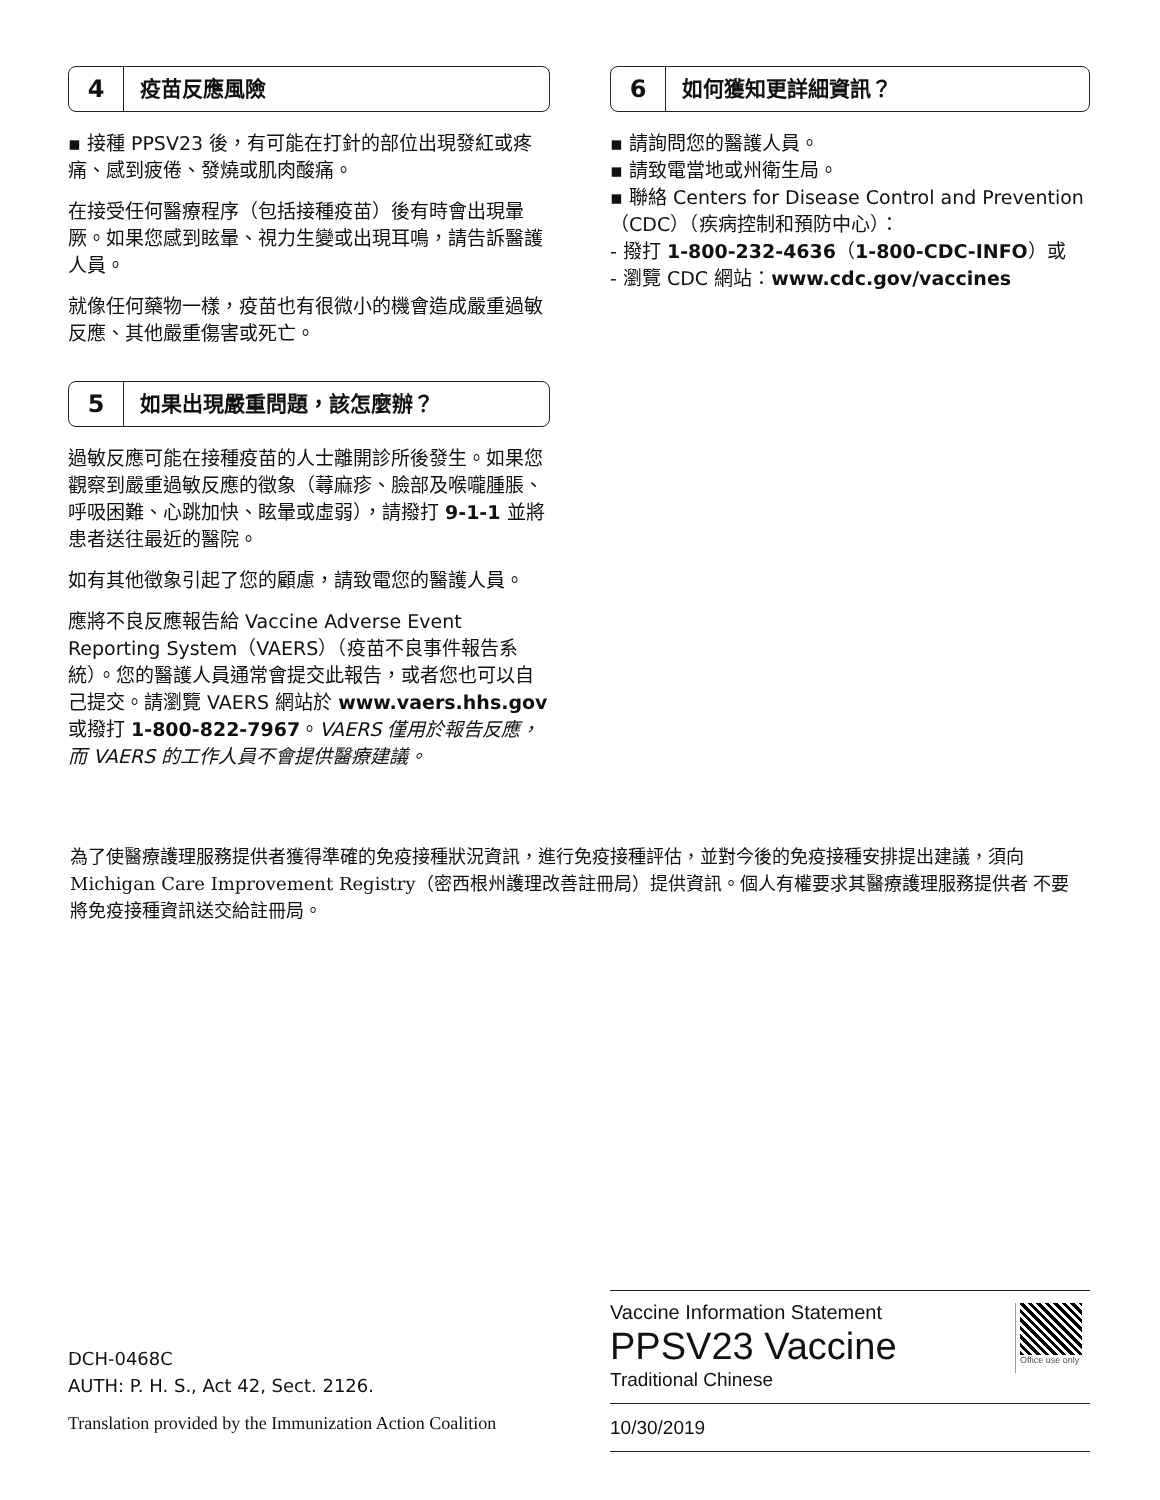4 疫苗反應風險
▪ 接種 PPSV23 後，有可能在打針的部位出現發紅或疼痛、感到疲倦、發燒或肌肉酸痛。
在接受任何醫療程序（包括接種疫苗）後有時會出現暈厥。如果您感到眩暈、視力生變或出現耳鳴，請告訴醫護人員。
就像任何藥物一樣，疫苗也有很微小的機會造成嚴重過敏反應、其他嚴重傷害或死亡。
5 如果出現嚴重問題，該怎麼辦？
過敏反應可能在接種疫苗的人士離開診所後發生。如果您觀察到嚴重過敏反應的徵象（蕁麻疹、臉部及喉嚨腫脹、呼吸困難、心跳加快、眩暈或虛弱），請撥打 9-1-1 並將患者送往最近的醫院。
如有其他徵象引起了您的顧慮，請致電您的醫護人員。
應將不良反應報告給 Vaccine Adverse Event Reporting System（VAERS）（疫苗不良事件報告系統）。您的醫護人員通常會提交此報告，或者您也可以自己提交。請瀏覽 VAERS 網站於 www.vaers.hhs.gov 或撥打 1-800-822-7967。VAERS 僅用於報告反應，而 VAERS 的工作人員不會提供醫療建議。
6 如何獲知更詳細資訊？
▪ 請詢問您的醫護人員。
▪ 請致電當地或州衛生局。
▪ 聯絡 Centers for Disease Control and Prevention（CDC）（疾病控制和預防中心）：
- 撥打 1-800-232-4636（1-800-CDC-INFO）或
- 瀏覽 CDC 網站：www.cdc.gov/vaccines
為了使醫療護理服務提供者獲得準確的免疫接種狀況資訊，進行免疫接種評估，並對今後的免疫接種安排提出建議，須向Michigan Care Improvement Registry（密西根州護理改善註冊局）提供資訊。個人有權要求其醫療護理服務提供者 不要將免疫接種資訊送交給註冊局。
DCH-0468C
AUTH: P. H. S., Act 42, Sect. 2126.
Translation provided by the Immunization Action Coalition
Vaccine Information Statement
PPSV23 Vaccine
Traditional Chinese
10/30/2019
Office use only